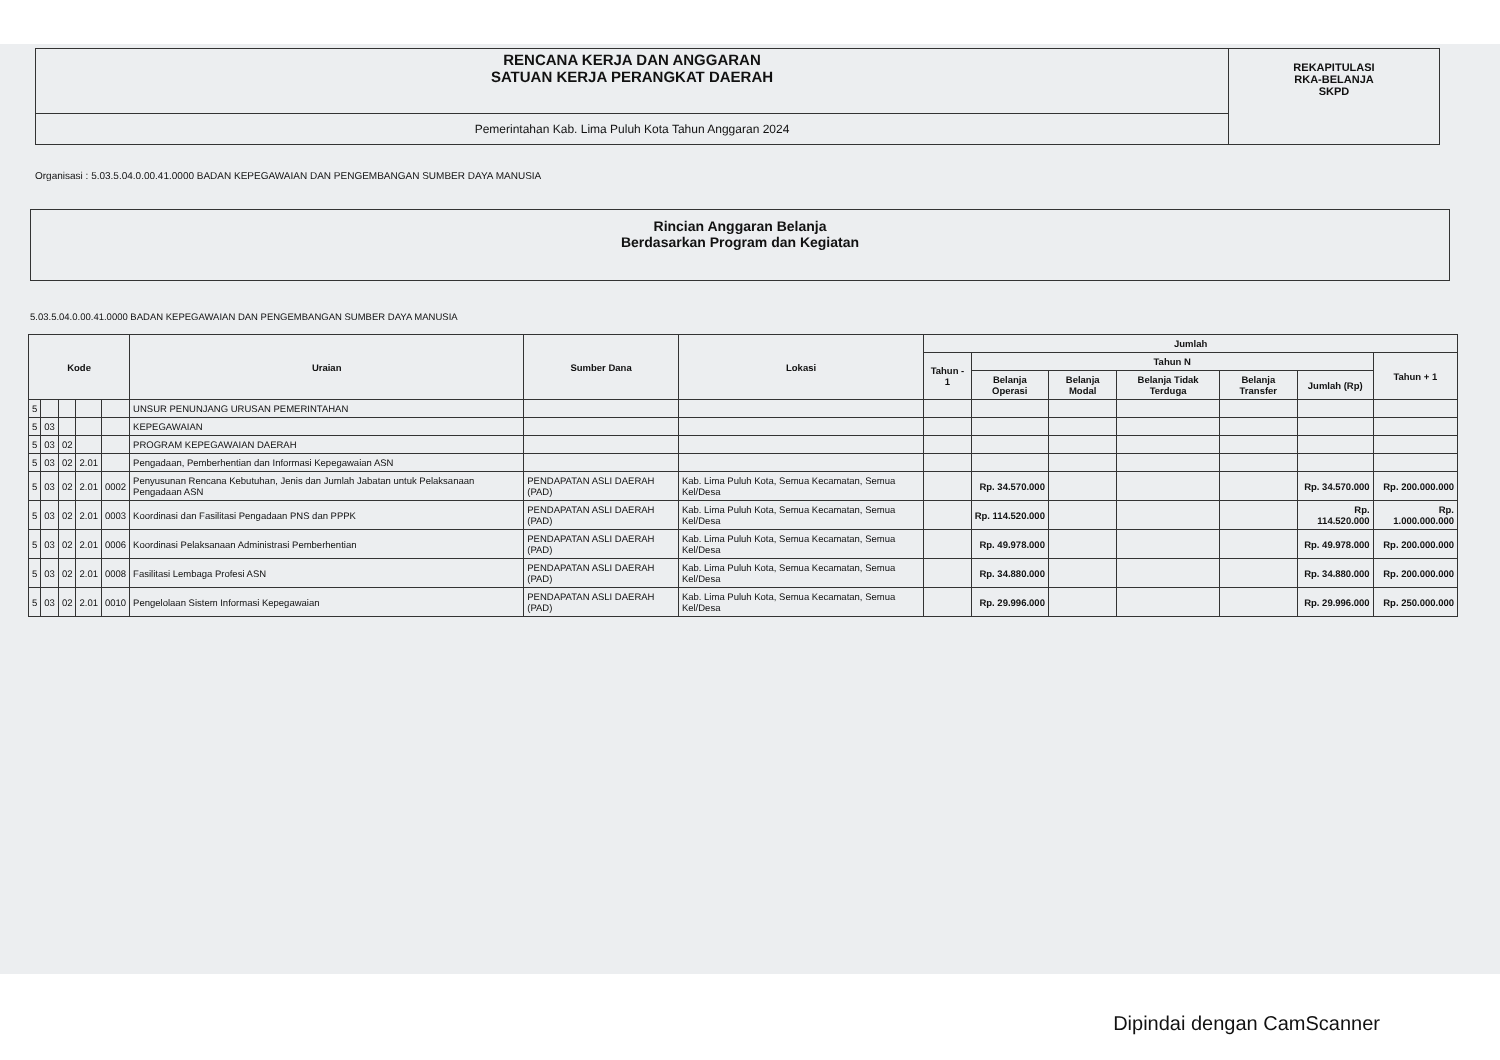RENCANA KERJA DAN ANGGARAN
SATUAN KERJA PERANGKAT DAERAH
Pemerintahan Kab. Lima Puluh Kota Tahun Anggaran 2024
REKAPITULASI
RKA-BELANJA
SKPD
Organisasi : 5.03.5.04.0.00.41.0000 BADAN KEPEGAWAIAN DAN PENGEMBANGAN SUMBER DAYA MANUSIA
Rincian Anggaran Belanja
Berdasarkan Program dan Kegiatan
5.03.5.04.0.00.41.0000 BADAN KEPEGAWAIAN DAN PENGEMBANGAN SUMBER DAYA MANUSIA
| Kode | | | | | Uraian | Sumber Dana | Lokasi | Jumlah | | | | | | |
| --- | --- | --- | --- | --- | --- | --- | --- | --- | --- | --- | --- | --- | --- | --- |
| | | | | | | | | Tahun - 1 | Tahun N | | | | | Tahun + 1 |
| | | | | | | | | | Belanja Operasi | Belanja Modal | Belanja Tidak Terduga | Belanja Transfer | Jumlah (Rp) | |
| 5 | | | | | UNSUR PENUNJANG URUSAN PEMERINTAHAN | | | | | | | | | |
| 5 | 03 | | | | KEPEGAWAIAN | | | | | | | | | |
| 5 | 03 | 02 | | | PROGRAM KEPEGAWAIAN DAERAH | | | | | | | | | |
| 5 | 03 | 02 | 2.01 | | Pengadaan, Pemberhentian dan Informasi Kepegawaian ASN | | | | | | | | | |
| 5 | 03 | 02 | 2.01 | 0002 | Penyusunan Rencana Kebutuhan, Jenis dan Jumlah Jabatan untuk Pelaksanaan Pengadaan ASN | PENDAPATAN ASLI DAERAH (PAD) | Kab. Lima Puluh Kota, Semua Kecamatan, Semua Kel/Desa | | Rp. 34.570.000 | | | | Rp. 34.570.000 | Rp. 200.000.000 |
| 5 | 03 | 02 | 2.01 | 0003 | Koordinasi dan Fasilitasi Pengadaan PNS dan PPPK | PENDAPATAN ASLI DAERAH (PAD) | Kab. Lima Puluh Kota, Semua Kecamatan, Semua Kel/Desa | | Rp. 114.520.000 | | | | Rp. 114.520.000 | Rp. 1.000.000.000 |
| 5 | 03 | 02 | 2.01 | 0006 | Koordinasi Pelaksanaan Administrasi Pemberhentian | PENDAPATAN ASLI DAERAH (PAD) | Kab. Lima Puluh Kota, Semua Kecamatan, Semua Kel/Desa | | Rp. 49.978.000 | | | | Rp. 49.978.000 | Rp. 200.000.000 |
| 5 | 03 | 02 | 2.01 | 0008 | Fasilitasi Lembaga Profesi ASN | PENDAPATAN ASLI DAERAH (PAD) | Kab. Lima Puluh Kota, Semua Kecamatan, Semua Kel/Desa | | Rp. 34.880.000 | | | | Rp. 34.880.000 | Rp. 200.000.000 |
| 5 | 03 | 02 | 2.01 | 0010 | Pengelolaan Sistem Informasi Kepegawaian | PENDAPATAN ASLI DAERAH (PAD) | Kab. Lima Puluh Kota, Semua Kecamatan, Semua Kel/Desa | | Rp. 29.996.000 | | | | Rp. 29.996.000 | Rp. 250.000.000 |
Dipindai dengan CamScanner